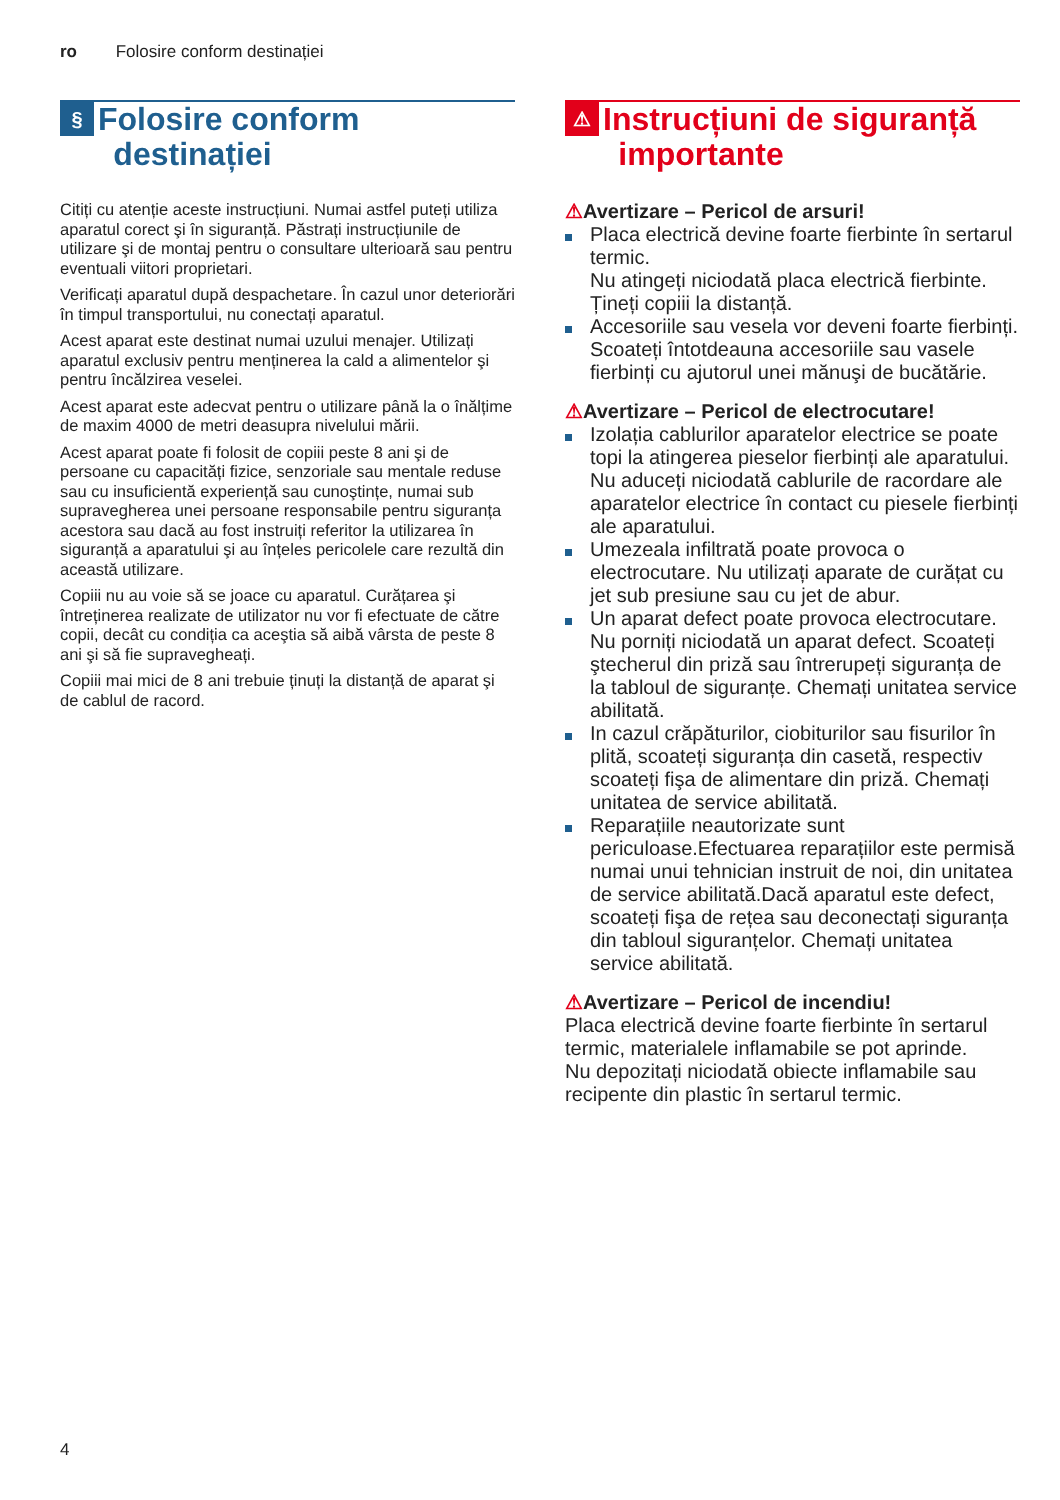ro Folosire conform destinației
§ Folosire conform
destinației
Citiți cu atenție aceste instrucțiuni. Numai astfel puteți utiliza aparatul corect şi în siguranță. Păstrați instrucțiunile de utilizare şi de montaj pentru o consultare ulterioară sau pentru eventuali viitori proprietari.
Verificați aparatul după despachetare. În cazul unor deteriorări în timpul transportului, nu conectați aparatul.
Acest aparat este destinat numai uzului menajer. Utilizați aparatul exclusiv pentru menținerea la cald a alimentelor şi pentru încălzirea veselei.
Acest aparat este adecvat pentru o utilizare până la o înălțime de maxim 4000 de metri deasupra nivelului mării.
Acest aparat poate fi folosit de copiii peste 8 ani şi de persoane cu capacități fizice, senzoriale sau mentale reduse sau cu insuficientă experiență sau cunoştințe, numai sub supravegherea unei persoane responsabile pentru siguranța acestora sau dacă au fost instruiți referitor la utilizarea în siguranță a aparatului şi au înțeles pericolele care rezultă din această utilizare.
Copiii nu au voie să se joace cu aparatul. Curățarea şi întreținerea realizate de utilizator nu vor fi efectuate de către copii, decât cu condiția ca aceştia să aibă vârsta de peste 8 ani şi să fie supravegheați.
Copiii mai mici de 8 ani trebuie ținuți la distanță de aparat şi de cablul de racord.
⚠ Instrucțiuni de siguranță
importante
⚠Avertizare – Pericol de arsuri!
Placa electrică devine foarte fierbinte în sertarul termic.
Nu atingeți niciodată placa electrică fierbinte. Țineți copiii la distanță.
Accesoriile sau vesela vor deveni foarte fierbinți. Scoateți întotdeauna accesoriile sau vasele fierbinți cu ajutorul unei mănuşi de bucătărie.
⚠Avertizare – Pericol de electrocutare!
Izolația cablurilor aparatelor electrice se poate topi la atingerea pieselor fierbinți ale aparatului. Nu aduceți niciodată cablurile de racordare ale aparatelor electrice în contact cu piesele fierbinți ale aparatului.
Umezeala infiltrată poate provoca o electrocutare. Nu utilizați aparate de curățat cu jet sub presiune sau cu jet de abur.
Un aparat defect poate provoca electrocutare. Nu porniți niciodată un aparat defect. Scoateți ştecherul din priză sau întrerupeți siguranța de la tabloul de siguranțe. Chemați unitatea service abilitată.
In cazul crăpăturilor, ciobiturilor sau fisurilor în plită, scoateți siguranța din casetă, respectiv scoateți fişa de alimentare din priză. Chemați unitatea de service abilitată.
Reparațiile neautorizate sunt periculoase.Efectuarea reparațiilor este permisă numai unui tehnician instruit de noi, din unitatea de service abilitată.Dacă aparatul este defect, scoateți fişa de rețea sau deconectați siguranța din tabloul siguranțelor. Chemați unitatea service abilitată.
⚠Avertizare – Pericol de incendiu!
Placa electrică devine foarte fierbinte în sertarul termic, materialele inflamabile se pot aprinde.
Nu depozitați niciodată obiecte inflamabile sau recipente din plastic în sertarul termic.
4